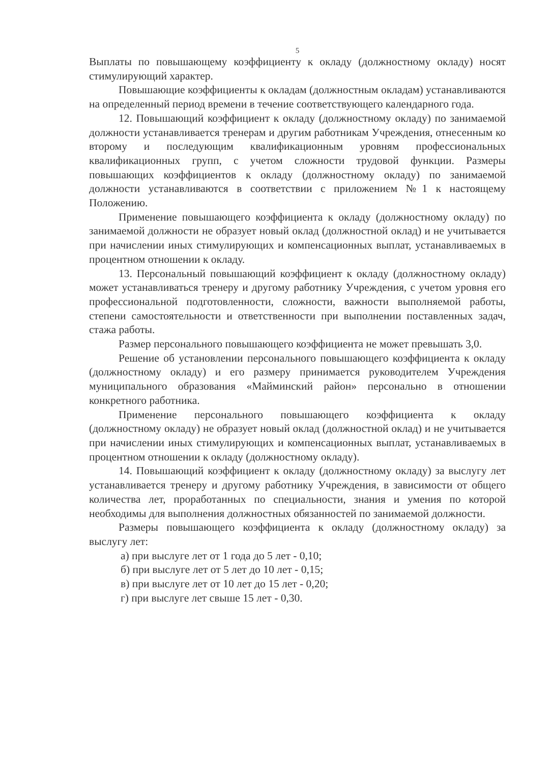5
Выплаты по повышающему коэффициенту к окладу (должностному окладу) носят стимулирующий характер.
Повышающие коэффициенты к окладам (должностным окладам) устанавливаются на определенный период времени в течение соответствующего календарного года.
12. Повышающий коэффициент к окладу (должностному окладу) по занимаемой должности устанавливается тренерам и другим работникам Учреждения, отнесенным ко второму и последующим квалификационным уровням профессиональных квалификационных групп, с учетом сложности трудовой функции. Размеры повышающих коэффициентов к окладу (должностному окладу) по занимаемой должности устанавливаются в соответствии с приложением №1 к настоящему Положению.
Применение повышающего коэффициента к окладу (должностному окладу) по занимаемой должности не образует новый оклад (должностной оклад) и не учитывается при начислении иных стимулирующих и компенсационных выплат, устанавливаемых в процентном отношении к окладу.
13. Персональный повышающий коэффициент к окладу (должностному окладу) может устанавливаться тренеру и другому работнику Учреждения, с учетом уровня его профессиональной подготовленности, сложности, важности выполняемой работы, степени самостоятельности и ответственности при выполнении поставленных задач, стажа работы.
Размер персонального повышающего коэффициента не может превышать 3,0.
Решение об установлении персонального повышающего коэффициента к окладу (должностному окладу) и его размеру принимается руководителем Учреждения муниципального образования «Майминский район» персонально в отношении конкретного работника.
Применение персонального повышающего коэффициента к окладу (должностному окладу) не образует новый оклад (должностной оклад) и не учитывается при начислении иных стимулирующих и компенсационных выплат, устанавливаемых в процентном отношении к окладу (должностному окладу).
14. Повышающий коэффициент к окладу (должностному окладу) за выслугу лет устанавливается тренеру и другому работнику Учреждения, в зависимости от общего количества лет, проработанных по специальности, знания и умения по которой необходимы для выполнения должностных обязанностей по занимаемой должности.
Размеры повышающего коэффициента к окладу (должностному окладу) за выслугу лет:
а) при выслуге лет от 1 года до 5 лет - 0,10;
б) при выслуге лет от 5 лет до 10 лет - 0,15;
в) при выслуге лет от 10 лет до 15 лет - 0,20;
г) при выслуге лет свыше 15 лет - 0,30.